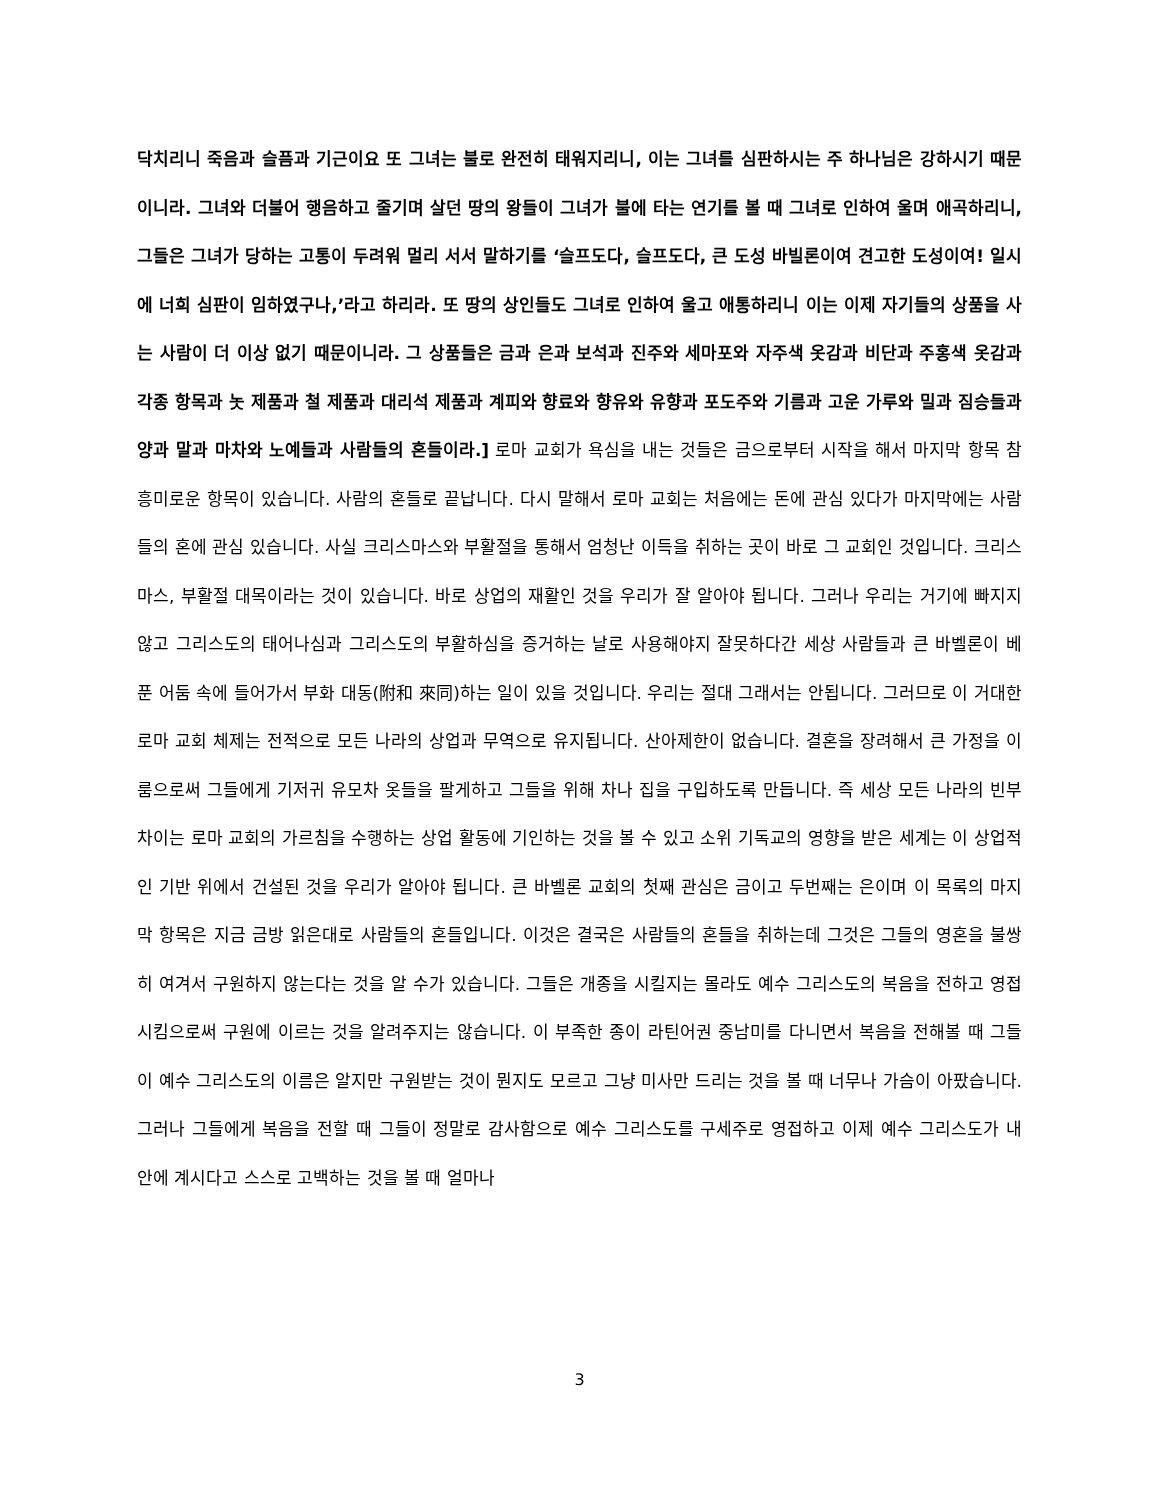닥치리니 죽음과 슬픔과 기근이요 또 그녀는 불로 완전히 태워지리니, 이는 그녀를 심판하시는 주 하나님은 강하시기 때문이니라. 그녀와 더불어 행음하고 줄기며 살던 땅의 왕들이 그녀가 불에 타는 연기를 볼 때 그녀로 인하여 울며 애곡하리니, 그들은 그녀가 당하는 고통이 두려워 멀리 서서 말하기를 ‘슬프도다, 슬프도다, 큰 도성 바빌론이여 견고한 도성이여! 일시에 너희 심판이 임하였구나,’라고 하리라. 또 땅의 상인들도 그녀로 인하여 울고 애통하리니 이는 이제 자기들의 상품을 사는 사람이 더 이상 없기 때문이니라. 그 상품들은 금과 은과 보석과 진주와 세마포와 자주색 옷감과 비단과 주홍색 옷감과 각종 항목과 놋 제품과 철 제품과 대리석 제품과 계피와 향료와 향유와 유향과 포도주와 기름과 고운 가루와 밀과 짐승들과 양과 말과 마차와 노예들과 사람들의 혼들이라.] 로마 교회가 욕심을 내는 것들은 금으로부터 시작을 해서 마지막 항목 참 흥미로운 항목이 있습니다. 사람의 혼들로 끝납니다. 다시 말해서 로마 교회는 처음에는 돈에 관심 있다가 마지막에는 사람들의 혼에 관심 있습니다. 사실 크리스마스와 부활절을 통해서 엄청난 이득을 취하는 곳이 바로 그 교회인 것입니다. 크리스마스, 부활절 대목이라는 것이 있습니다. 바로 상업의 재활인 것을 우리가 잘 알아야 됩니다. 그러나 우리는 거기에 빠지지 않고 그리스도의 태어나심과 그리스도의 부활하심을 증거하는 날로 사용해야지 잘못하다간 세상 사람들과 큰 바벨론이 베푼 어둠 속에 들어가서 부화 대동(附和 來同)하는 일이 있을 것입니다. 우리는 절대 그래서는 안됩니다. 그러므로 이 거대한 로마 교회 체제는 전적으로 모든 나라의 상업과 무역으로 유지됩니다. 산아제한이 없습니다. 결혼을 장려해서 큰 가정을 이룸으로써 그들에게 기저귀 유모차 옷들을 팔게하고 그들을 위해 차나 집을 구입하도록 만듭니다. 즉 세상 모든 나라의 빈부 차이는 로마 교회의 가르침을 수행하는 상업 활동에 기인하는 것을 볼 수 있고 소위 기독교의 영향을 받은 세계는 이 상업적인 기반 위에서 건설된 것을 우리가 알아야 됩니다. 큰 바벨론 교회의 첫째 관심은 금이고 두번째는 은이며 이 목록의 마지막 항목은 지금 금방 읽은대로 사람들의 혼들입니다. 이것은 결국은 사람들의 혼들을 취하는데 그것은 그들의 영혼을 불쌍히 여겨서 구원하지 않는다는 것을 알 수가 있습니다. 그들은 개종을 시킬지는 몰라도 예수 그리스도의 복음을 전하고 영접시킴으로써 구원에 이르는 것을 알려주지는 않습니다. 이 부족한 종이 라틴어권 중남미를 다니면서 복음을 전해볼 때 그들이 예수 그리스도의 이름은 알지만 구원받는 것이 뭔지도 모르고 그냥 미사만 드리는 것을 볼 때 너무나 가슴이 아팠습니다. 그러나 그들에게 복음을 전할 때 그들이 정말로 감사함으로 예수 그리스도를 구세주로 영접하고 이제 예수 그리스도가 내 안에 계시다고 스스로 고백하는 것을 볼 때 얼마나
3